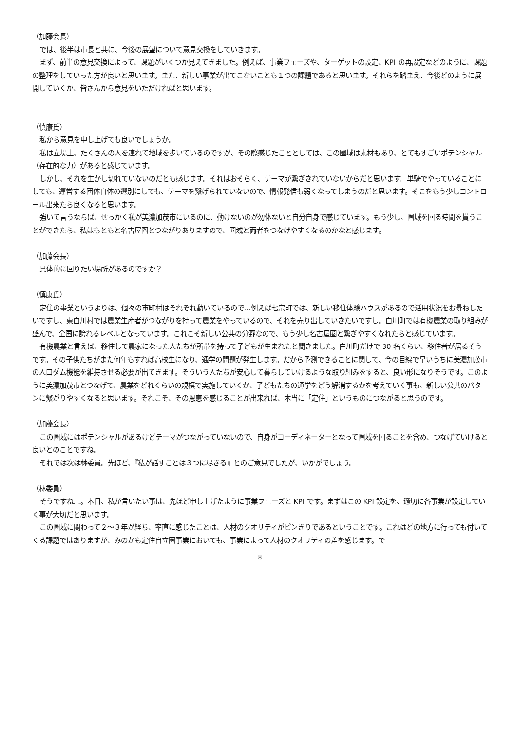（加藤会長）
では、後半は市長と共に、今後の展望について意見交換をしていきます。
まず、前半の意見交換によって、課題がいくつか見えてきました。例えば、事業フェーズや、ターゲットの設定、KPI の再設定などのように、課題の整理をしていった方が良いと思います。また、新しい事業が出てこないことも１つの課題であると思います。それらを踏まえ、今後どのように展開していくか、皆さんから意見をいただければと思います。
（慎康氏）
私から意見を申し上げても良いでしょうか。
私は立場上、たくさんの人を連れて地域を歩いているのですが、その際感じたこととしては、この圏域は素材もあり、とてもすごいポテンシャル（存在的な力）があると感じています。
しかし、それを生かし切れていないのだとも感じます。それはおそらく、テーマが繋ぎきれていないからだと思います。単騎でやっていることにしても、運営する団体自体の選別にしても、テーマを繋げられていないので、情報発信も弱くなってしまうのだと思います。そこをもう少しコントロール出来たら良くなると思います。
強いて言うならば、せっかく私が美濃加茂市にいるのに、動けないのが勿体ないと自分自身で感じています。もう少し、圏域を回る時間を貰うことができたら、私はもともと名古屋圏とつながりありますので、圏域と両者をつなげやすくなるのかなと感じます。
（加藤会長）
具体的に回りたい場所があるのですか？
（慎康氏）
定住の事業というよりは、個々の市町村はそれぞれ動いているので…例えば七宗町では、新しい移住体験ハウスがあるので活用状況をお尋ねしたいですし、東白川村では農業生産者がつながりを持って農業をやっているので、それを売り出していきたいですし。白川町では有機農業の取り組みが盛んで、全国に誇れるレベルとなっています。これこそ新しい公共の分野なので、もう少し名古屋圏と繋ぎやすくなれたらと感じています。
有機農業と言えば、移住して農家になった人たちが所帯を持って子どもが生まれたと聞きました。白川町だけで 30 名くらい、移住者が居るそうです。その子供たちがまた何年もすれば高校生になり、通学の問題が発生します。だから予測できることに関して、今の目線で早いうちに美濃加茂市の人口ダム機能を維持させる必要が出てきます。そういう人たちが安心して暮らしていけるような取り組みをすると、良い形になりそうです。このように美濃加茂市とつなげて、農業をどれくらいの規模で実施していくか、子どもたちの通学をどう解消するかを考えていく事も、新しい公共のパターンに繋がりやすくなると思います。それこそ、その恩恵を感じることが出来れば、本当に「定住」というものにつながると思うのです。
（加藤会長）
この圏域にはポテンシャルがあるけどテーマがつながっていないので、自身がコーディネーターとなって圏域を回ることを含め、つなげていけると良いとのことですね。
それでは次は林委員。先ほど、『私が話すことは３つに尽きる』とのご意見でしたが、いかがでしょう。
（林委員）
そうですね…。本日、私が言いたい事は、先ほど申し上げたように事業フェーズと KPI です。まずはこの KPI 設定を、適切に各事業が設定していく事が大切だと思います。
この圏域に関わって２～３年が経ち、率直に感じたことは、人材のクオリティがピンきりであるということです。これはどの地方に行っても付いてくる課題ではありますが、みのかも定住自立圏事業においても、事業によって人材のクオリティの差を感じます。で
8